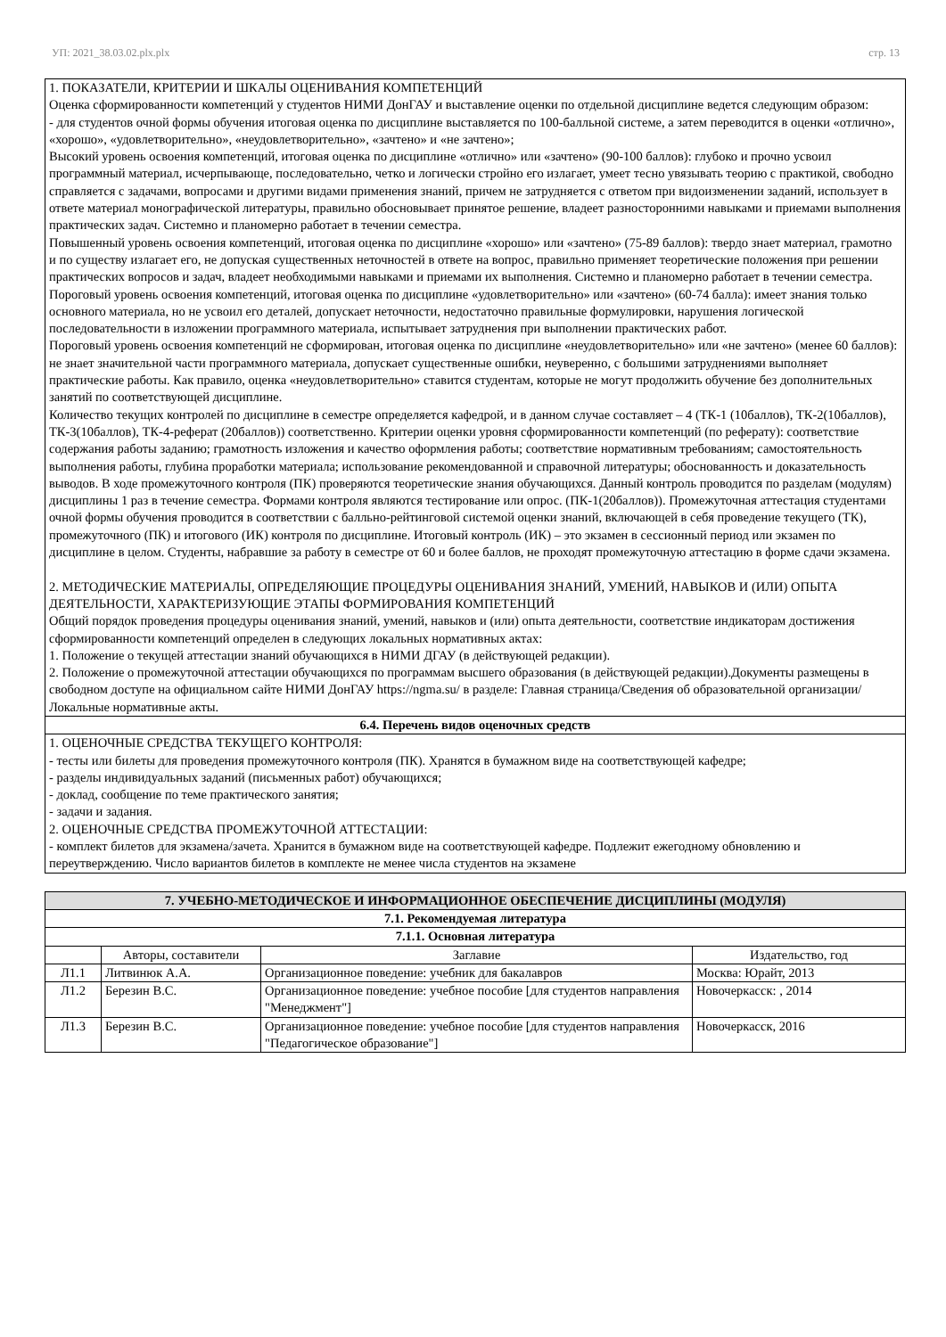УП: 2021_38.03.02.plx.plx стр. 13
| 1. ПОКАЗАТЕЛИ, КРИТЕРИИ И ШКАЛЫ ОЦЕНИВАНИЯ КОМПЕТЕНЦИЙ Оценка сформированности компетенций у студентов НИМИ ДонГАУ и выставление оценки по отдельной дисциплине ведется следующим образом: - для студентов очной формы обучения итоговая оценка по дисциплине выставляется по 100-балльной системе, а затем переводится в оценки «отлично», «хорошо», «удовлетворительно», «неудовлетворительно», «зачтено» и «не зачтено»; Высокий уровень освоения компетенций, итоговая оценка по дисциплине «отлично» или «зачтено» (90-100 баллов): глубоко и прочно усвоил программный материал, исчерпывающе, последовательно, четко и логически стройно его излагает, умеет тесно увязывать теорию с практикой, свободно справляется с задачами, вопросами и другими видами применения знаний, причем не затрудняется с ответом при видоизменении заданий, использует в ответе материал монографической литературы, правильно обосновывает принятое решение, владеет разносторонними навыками и приемами выполнения практических задач. Системно и планомерно работает в течении семестра. Повышенный уровень освоения компетенций, итоговая оценка по дисциплине «хорошо» или «зачтено» (75-89 баллов): твердо знает материал, грамотно и по существу излагает его, не допуская существенных неточностей в ответе на вопрос, правильно применяет теоретические положения при решении практических вопросов и задач, владеет необходимыми навыками и приемами их выполнения. Системно и планомерно работает в течении семестра. Пороговый уровень освоения компетенций, итоговая оценка по дисциплине «удовлетворительно» или «зачтено» (60-74 балла): имеет знания только основного материала, но не усвоил его деталей, допускает неточности, недостаточно правильные формулировки, нарушения логической последовательности в изложении программного материала, испытывает затруднения при выполнении практических работ. Пороговый уровень освоения компетенций не сформирован, итоговая оценка по дисциплине «неудовлетворительно» или «не зачтено» (менее 60 баллов): не знает значительной части программного материала, допускает существенные ошибки, неуверенно, с большими затруднениями выполняет практические работы. Как правило, оценка «неудовлетворительно» ставится студентам, которые не могут продолжить обучение без дополнительных занятий по соответствующей дисциплине. Количество текущих контролей по дисциплине в семестре определяется кафедрой, и в данном случае составляет – 4 (ТК-1 (10баллов), ТК-2(10баллов), ТК-3(10баллов), ТК-4-реферат (20баллов)) соответственно. Критерии оценки уровня сформированности компетенций (по реферату): соответствие содержания работы заданию; грамотность изложения и качество оформления работы; соответствие нормативным требованиям; самостоятельность выполнения работы, глубина проработки материала; использование рекомендованной и справочной литературы; обоснованность и доказательность выводов. В ходе промежуточного контроля (ПК) проверяются теоретические знания обучающихся. Данный контроль проводится по разделам (модулям) дисциплины 1 раз в течение семестра. Формами контроля являются тестирование или опрос. (ПК-1(20баллов)). Промежуточная аттестация студентами очной формы обучения проводится в соответствии с балльно-рейтинговой системой оценки знаний, включающей в себя проведение текущего (ТК), промежуточного (ПК) и итогового (ИК) контроля по дисциплине. Итоговый контроль (ИК) – это экзамен в сессионный период или экзамен по дисциплине в целом. Студенты, набравшие за работу в семестре от 60 и более баллов, не проходят промежуточную аттестацию в форме сдачи экзамена. 2. МЕТОДИЧЕСКИЕ МАТЕРИАЛЫ, ОПРЕДЕЛЯЮЩИЕ ПРОЦЕДУРЫ ОЦЕНИВАНИЯ ЗНАНИЙ, УМЕНИЙ, НАВЫКОВ И (ИЛИ) ОПЫТА ДЕЯТЕЛЬНОСТИ, ХАРАКТЕРИЗУЮЩИЕ ЭТАПЫ ФОРМИРОВАНИЯ КОМПЕТЕНЦИЙ Общий порядок проведения процедуры оценивания знаний, умений, навыков и (или) опыта деятельности, соответствие индикаторам достижения сформированности компетенций определен в следующих локальных нормативных актах: 1. Положение о текущей аттестации знаний обучающихся в НИМИ ДГАУ (в действующей редакции). 2. Положение о промежуточной аттестации обучающихся по программам высшего образования (в действующей редакции).Документы размещены в свободном доступе на официальном сайте НИМИ ДонГАУ https://ngma.su/ в разделе: Главная страница/Сведения об образовательной организации/Локальные нормативные акты. |
| 6.4. Перечень видов оценочных средств |
| 1. ОЦЕНОЧНЫЕ СРЕДСТВА ТЕКУЩЕГО КОНТРОЛЯ: - тесты или билеты для проведения промежуточного контроля (ПК). Хранятся в бумажном виде на соответствующей кафедре; - разделы индивидуальных заданий (письменных работ) обучающихся; - доклад, сообщение по теме практического занятия; - задачи и задания. 2. ОЦЕНОЧНЫЕ СРЕДСТВА ПРОМЕЖУТОЧНОЙ АТТЕСТАЦИИ: - комплект билетов для экзамена/зачета. Хранится в бумажном виде на соответствующей кафедре. Подлежит ежегодному обновлению и переутверждению. Число вариантов билетов в комплекте не менее числа студентов на экзамене |
| 7. УЧЕБНО-МЕТОДИЧЕСКОЕ И ИНФОРМАЦИОННОЕ ОБЕСПЕЧЕНИЕ ДИСЦИПЛИНЫ (МОДУЛЯ) | | | |
| --- | --- | --- | --- |
| 7.1. Рекомендуемая литература | | | |
| 7.1.1. Основная литература | | | |
| | Авторы, составители | Заглавие | Издательство, год |
| Л1.1 | Литвинюк А.А. | Организационное поведение: учебник для бакалавров | Москва: Юрайт, 2013 |
| Л1.2 | Березин В.С. | Организационное поведение: учебное пособие [для студентов направления "Менеджмент"] | Новочеркасск: , 2014 |
| Л1.3 | Березин В.С. | Организационное поведение: учебное пособие [для студентов направления "Педагогическое образование"] | Новочеркасск, 2016 |